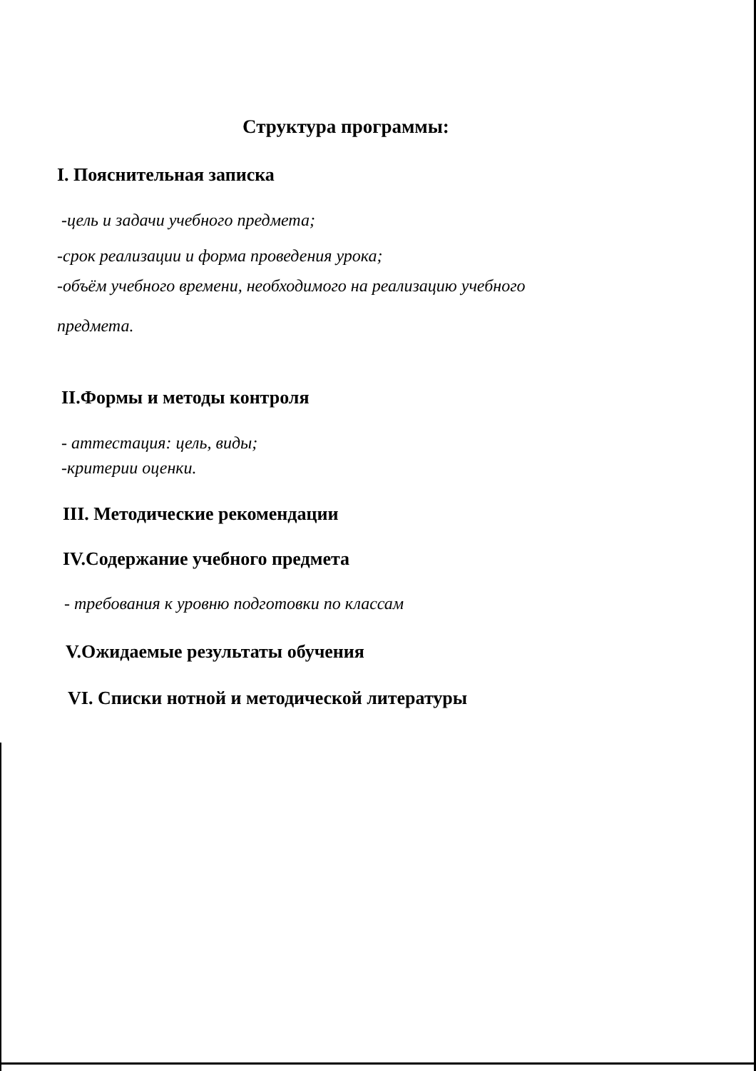Структура программы:
I. Пояснительная записка
-цель и задачи учебного предмета;
-срок реализации и форма проведения урока;
-объём учебного времени, необходимого на реализацию учебного
предмета.
II.Формы и методы контроля
- аттестация: цель, виды;
-критерии оценки.
III. Методические рекомендации
IV.Содержание учебного предмета
- требования к уровню подготовки по классам
V.Ожидаемые результаты обучения
VI. Списки нотной и методической литературы